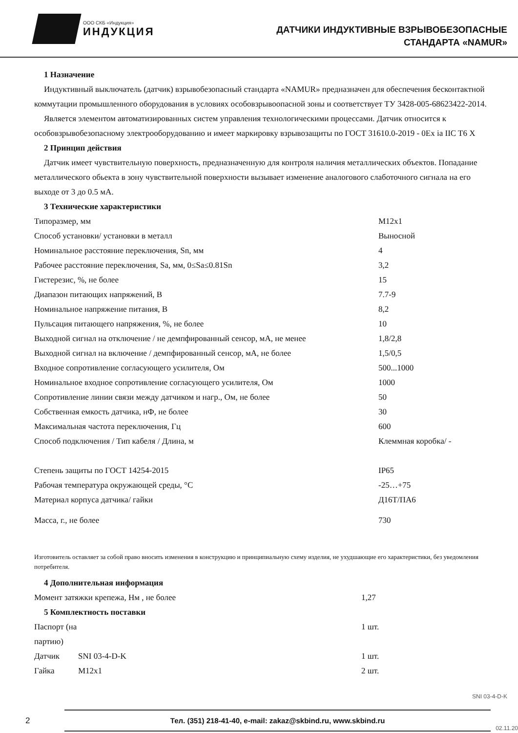ООО СКБ «Индукция»
ИНДУКЦИЯ
ДАТЧИКИ ИНДУКТИВНЫЕ ВЗРЫВОБЕЗОПАСНЫЕ
СТАНДАРТА «NAMUR»
1 Назначение
Индуктивный выключатель (датчик) взрывобезопасный стандарта «NAMUR» предназначен для обеспечения бесконтактной коммутации промышленного оборудования в условиях особовзрывоопасной зоны и соответствует ТУ 3428-005-68623422-2014.
Является элементом автоматизированных систем управления технологическими процессами. Датчик относится к особовзрывобезопасному электрооборудованию и имеет маркировку взрывозащиты по ГОСТ 31610.0-2019 - 0Ex ia IIC T6 X
2 Принцип действия
Датчик имеет чувствительную поверхность, предназначенную для контроля наличия металлических объектов. Попадание металлического обьекта в зону чувствительной поверхности вызывает изменение аналогового слаботочного сигнала на его выходе от 3 до 0.5 мА.
3 Технические характеристики
| Типоразмер, мм | M12x1 |
| Способ установки/ установки в металл | Выносной |
| Номинальное расстояние переключения, Sn, мм | 4 |
| Рабочее расстояние переключения, Sa, мм, 0≤Sa≤0.81Sn | 3,2 |
| Гистерезис, %, не более | 15 |
| Диапазон питающих напряжений, В | 7.7-9 |
| Номинальное напряжение питания, В | 8,2 |
| Пульсация питающего напряжения, %, не более | 10 |
| Выходной сигнал на отключение / не демпфированный сенсор, мА, не менее | 1,8/2,8 |
| Выходной сигнал на включение / демпфированный сенсор, мА, не более | 1,5/0,5 |
| Входное сопротивление согласующего усилителя, Ом | 500...1000 |
| Номинальное входное сопротивление согласующего усилителя, Ом | 1000 |
| Сопротивление линии связи между датчиком и нагр., Ом, не более | 50 |
| Собственная емкость датчика, нФ, не более | 30 |
| Максимальная частота переключения, Гц | 600 |
| Способ подключения / Тип кабеля / Длина, м | Клеммная коробка/ - |
| Степень защиты по ГОСТ 14254-2015 | IP65 |
| Рабочая температура окружающей среды, °С | -25…+75 |
| Материал корпуса датчика/ гайки | Д16Т/ПА6 |
| Масса, г., не более | 730 |
Изготовитель оставляет за собой право вносить изменения в конструкцию и принципиальную схему изделия, не ухудшающие его характеристики, без уведомления потребителя.
4 Дополнительная информация
| Момент затяжки крепежа, Нм , не более | 1,27 |
5 Комплектность поставки
| Паспорт (на партию) | | 1 шт. |
| Датчик | SNI 03-4-D-K | 1 шт. |
| Гайка | M12x1 | 2 шт. |
SNI 03-4-D-K
2
Тел. (351) 218-41-40, e-mail: zakaz@skbind.ru, www.skbind.ru
02.11.20